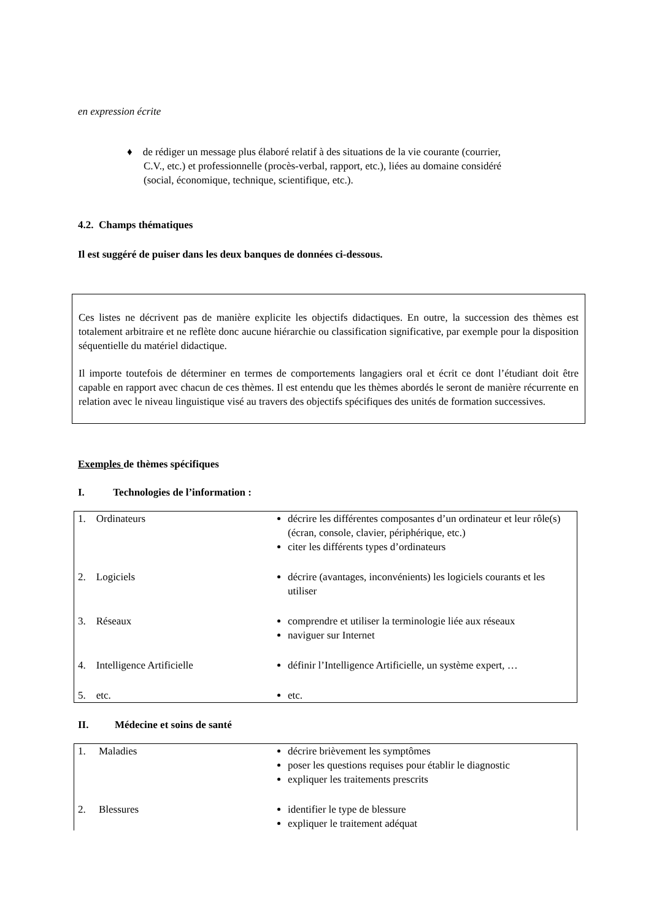en expression écrite
♦ de rédiger un message plus élaboré relatif à des situations de la vie courante (courrier, C.V., etc.) et professionnelle (procès-verbal, rapport, etc.), liées au domaine considéré (social, économique, technique, scientifique, etc.).
4.2. Champs thématiques
Il est suggéré de puiser dans les deux banques de données ci-dessous.
Ces listes ne décrivent pas de manière explicite les objectifs didactiques. En outre, la succession des thèmes est totalement arbitraire et ne reflète donc aucune hiérarchie ou classification significative, par exemple pour la disposition séquentielle du matériel didactique.
Il importe toutefois de déterminer en termes de comportements langagiers oral et écrit ce dont l’étudiant doit être capable en rapport avec chacun de ces thèmes. Il est entendu que les thèmes abordés le seront de manière récurrente en relation avec le niveau linguistique visé au travers des objectifs spécifiques des unités de formation successives.
Exemples de thèmes spécifiques
I. Technologies de l’information :
| 1. Ordinateurs | décrire les différentes composantes d’un ordinateur et leur rôle(s) (écran, console, clavier, périphérique, etc.) citer les différents types d’ordinateurs |
| 2. Logiciels | décrire (avantages, inconvénients) les logiciels courants et les utiliser |
| 3. Réseaux | comprendre et utiliser la terminologie liée aux réseaux naviguer sur Internet |
| 4. Intelligence Artificielle | définir l’Intelligence Artificielle, un système expert, … |
| 5. etc. | etc. |
II. Médecine et soins de santé
| 1. Maladies | décrire brièvement les symptômes poser les questions requises pour établir le diagnostic expliquer les traitements prescrits |
| 2. Blessures | identifier le type de blessure expliquer le traitement adéquat |